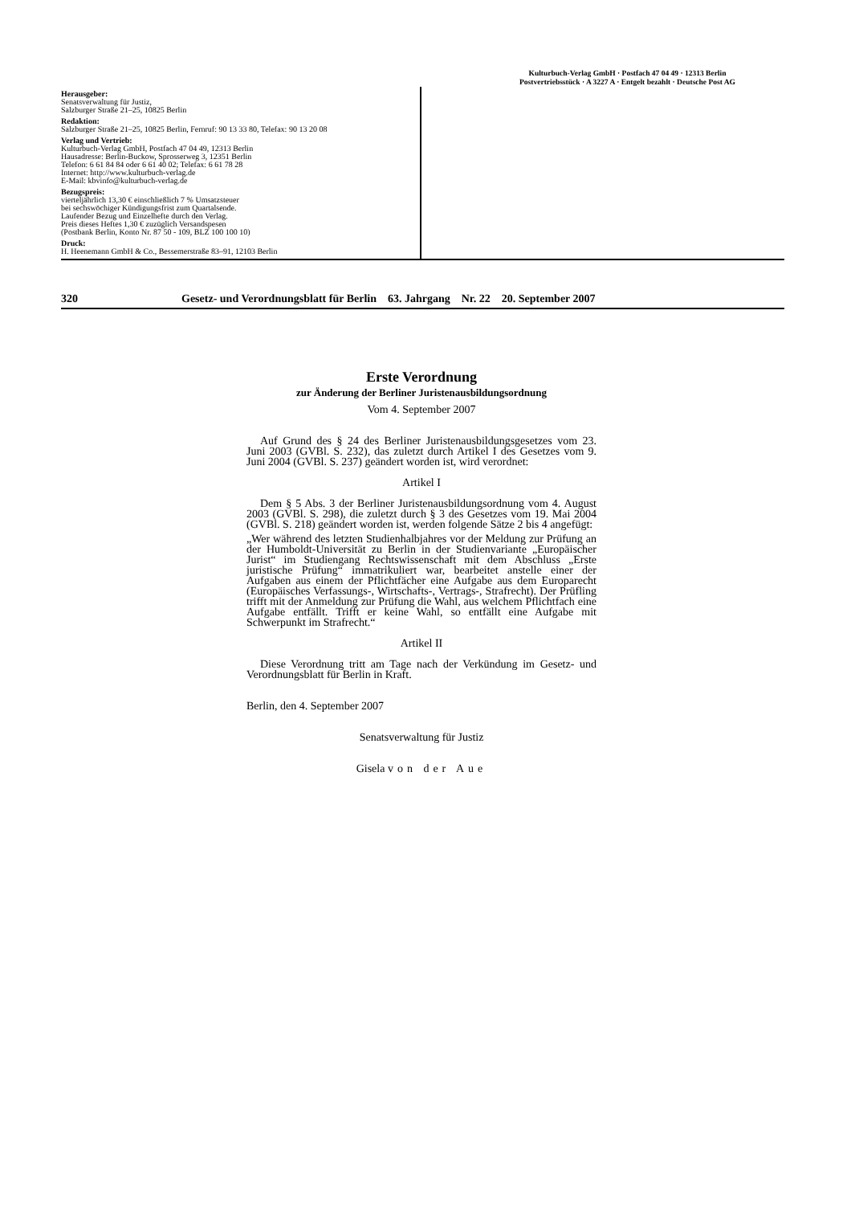Kulturbuch-Verlag GmbH · Postfach 47 04 49 · 12313 Berlin
Postvertriebsstück · A 3227 A · Entgelt bezahlt · Deutsche Post AG
Herausgeber:
Senatsverwaltung für Justiz,
Salzburger Straße 21–25, 10825 Berlin
Redaktion:
Salzburger Straße 21–25, 10825 Berlin, Fernruf: 90 13 33 80, Telefax: 90 13 20 08
Verlag und Vertrieb:
Kulturbuch-Verlag GmbH, Postfach 47 04 49, 12313 Berlin
Hausadresse: Berlin-Buckow, Sprosserweg 3, 12351 Berlin
Telefon: 6 61 84 84 oder 6 61 40 02; Telefax: 6 61 78 28
Internet: http://www.kulturbuch-verlag.de
E-Mail: kbvinfo@kulturbuch-verlag.de
Bezugspreis:
vierteljährlich 13,30 € einschließlich 7 % Umsatzsteuer
bei sechswöchiger Kündigungsfrist zum Quartalsende.
Laufender Bezug und Einzelhefte durch den Verlag.
Preis dieses Heftes 1,30 € zuzüglich Versandspesen
(Postbank Berlin, Konto Nr. 87 50 - 109, BLZ 100 100 10)
Druck:
H. Heenemann GmbH & Co., Bessemerstraße 83–91, 12103 Berlin
320 Gesetz- und Verordnungsblatt für Berlin 63. Jahrgang Nr. 22 20. September 2007
Erste Verordnung
zur Änderung der Berliner Juristenausbildungsordnung
Vom 4. September 2007
Auf Grund des § 24 des Berliner Juristenausbildungsgesetzes vom 23. Juni 2003 (GVBl. S. 232), das zuletzt durch Artikel I des Gesetzes vom 9. Juni 2004 (GVBl. S. 237) geändert worden ist, wird verordnet:
Artikel I
Dem § 5 Abs. 3 der Berliner Juristenausbildungsordnung vom 4. August 2003 (GVBl. S. 298), die zuletzt durch § 3 des Gesetzes vom 19. Mai 2004 (GVBl. S. 218) geändert worden ist, werden folgende Sätze 2 bis 4 angefügt:
„Wer während des letzten Studienhalbjahres vor der Meldung zur Prüfung an der Humboldt-Universität zu Berlin in der Studienvariante „Europäischer Jurist“ im Studiengang Rechtswissenschaft mit dem Abschluss „Erste juristische Prüfung“ immatrikuliert war, bearbeitet anstelle einer der Aufgaben aus einem der Pflichtfächer eine Aufgabe aus dem Europarecht (Europäisches Verfassungs-, Wirtschafts-, Vertrags-, Strafrecht). Der Prüfling trifft mit der Anmeldung zur Prüfung die Wahl, aus welchem Pflichtfach eine Aufgabe entfällt. Trifft er keine Wahl, so entfällt eine Aufgabe mit Schwerpunkt im Strafrecht.“
Artikel II
Diese Verordnung tritt am Tage nach der Verkündung im Gesetz- und Verordnungsblatt für Berlin in Kraft.
Berlin, den 4. September 2007
Senatsverwaltung für Justiz
Gisela von der Aue